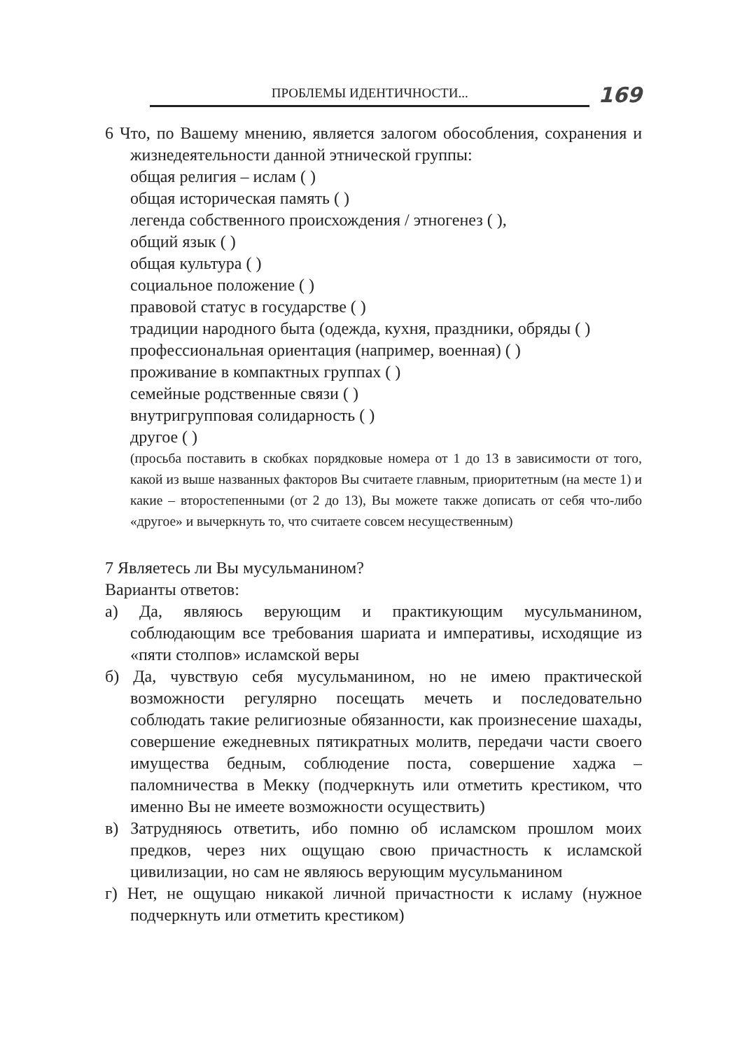ПРОБЛЕМЫ ИДЕНТИЧНОСТИ...
169
6 Что, по Вашему мнению, является залогом обособления, сохранения и жизнедеятельности данной этнической группы:
общая религия – ислам ( )
общая историческая память ( )
легенда собственного происхождения / этногенез ( ),
общий язык ( )
общая культура ( )
социальное положение ( )
правовой статус в государстве ( )
традиции народного быта (одежда, кухня, праздники, обряды ( )
профессиональная ориентация (например, военная) ( )
проживание в компактных группах ( )
семейные родственные связи ( )
внутригрупповая солидарность ( )
другое ( )
(просьба поставить в скобках порядковые номера от 1 до 13 в зависимости от того, какой из выше названных факторов Вы считаете главным, приоритетным (на месте 1) и какие – второстепенными (от 2 до 13), Вы можете также дописать от себя что-либо «другое» и вычеркнуть то, что считаете совсем несущественным)
7 Являетесь ли Вы мусульманином?
Варианты ответов:
а) Да, являюсь верующим и практикующим мусульманином, соблюдающим все требования шариата и императивы, исходящие из «пяти столпов» исламской веры
б) Да, чувствую себя мусульманином, но не имею практической возможности регулярно посещать мечеть и последовательно соблюдать такие религиозные обязанности, как произнесение шахады, совершение ежедневных пятикратных молитв, передачи части своего имущества бедным, соблюдение поста, совершение хаджа – паломничества в Мекку (подчеркнуть или отметить крестиком, что именно Вы не имеете возможности осуществить)
в) Затрудняюсь ответить, ибо помню об исламском прошлом моих предков, через них ощущаю свою причастность к исламской цивилизации, но сам не являюсь верующим мусульманином
г) Нет, не ощущаю никакой личной причастности к исламу (нужное подчеркнуть или отметить крестиком)